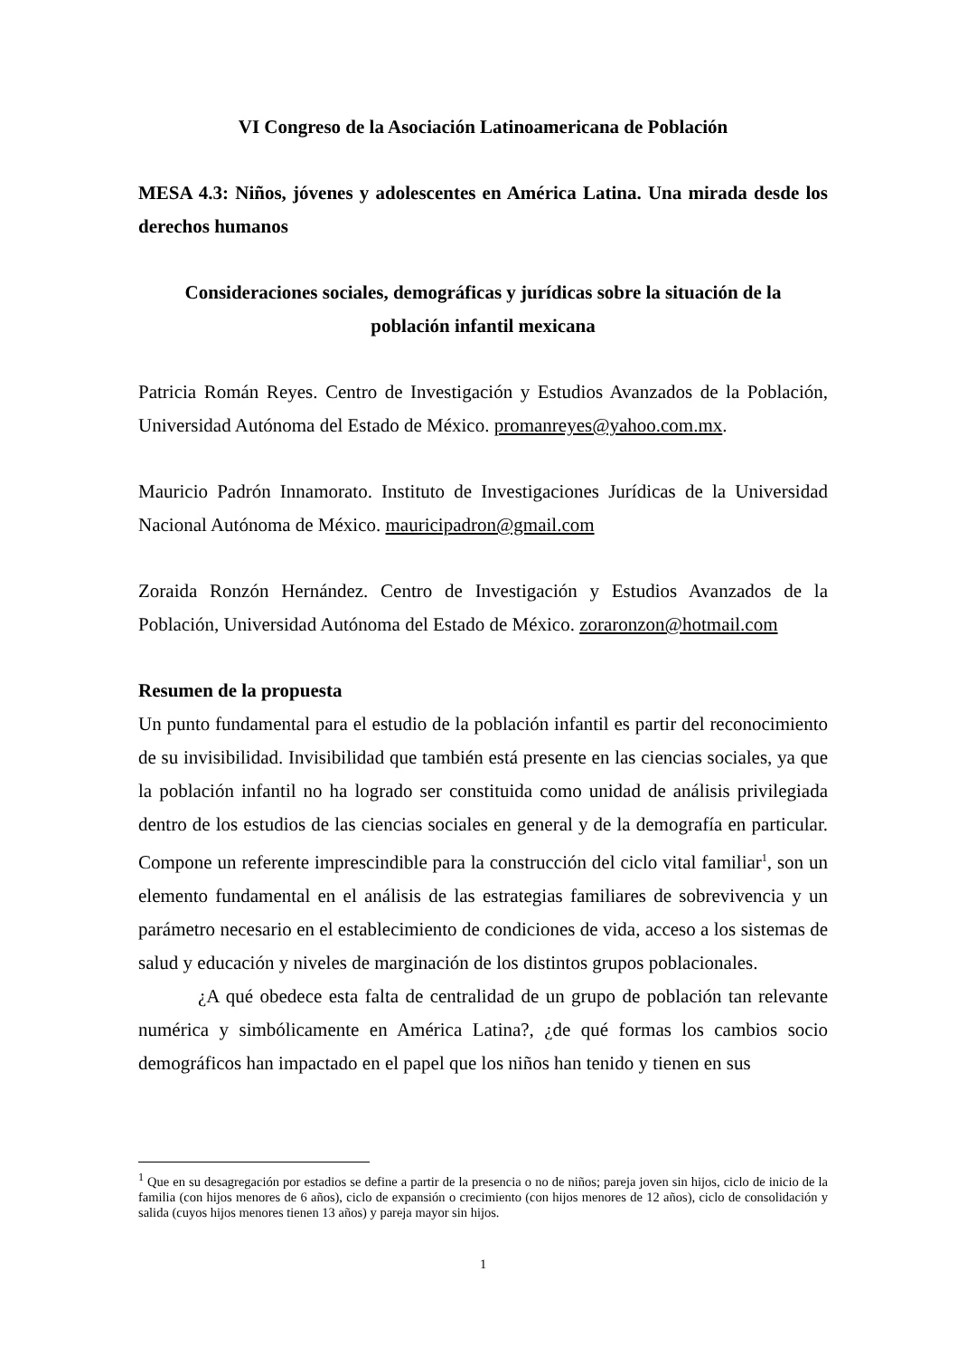VI Congreso de la Asociación Latinoamericana de Población
MESA 4.3: Niños, jóvenes y adolescentes en América Latina. Una mirada desde los derechos humanos
Consideraciones sociales, demográficas y jurídicas sobre la situación de la
población infantil mexicana
Patricia Román Reyes. Centro de Investigación y Estudios Avanzados de la Población, Universidad Autónoma del Estado de México. promanreyes@yahoo.com.mx.
Mauricio Padrón Innamorato. Instituto de Investigaciones Jurídicas de la Universidad Nacional Autónoma de México. mauricipadron@gmail.com
Zoraida Ronzón Hernández. Centro de Investigación y Estudios Avanzados de la Población, Universidad Autónoma del Estado de México. zoraronzon@hotmail.com
Resumen de la propuesta
Un punto fundamental para el estudio de la población infantil es partir del reconocimiento de su invisibilidad. Invisibilidad que también está presente en las ciencias sociales, ya que la población infantil no ha logrado ser constituida como unidad de análisis privilegiada dentro de los estudios de las ciencias sociales en general y de la demografía en particular. Compone un referente imprescindible para la construcción del ciclo vital familiar<sup>1</sup>, son un elemento fundamental en el análisis de las estrategias familiares de sobrevivencia y un parámetro necesario en el establecimiento de condiciones de vida, acceso a los sistemas de salud y educación y niveles de marginación de los distintos grupos poblacionales.
¿A qué obedece esta falta de centralidad de un grupo de población tan relevante numérica y simbólicamente en América Latina?, ¿de qué formas los cambios socio demográficos han impactado en el papel que los niños han tenido y tienen en sus
<sup>1</sup> Que en su desagregación por estadios se define a partir de la presencia o no de niños; pareja joven sin hijos, ciclo de inicio de la familia (con hijos menores de 6 años), ciclo de expansión o crecimiento (con hijos menores de 12 años), ciclo de consolidación y salida (cuyos hijos menores tienen 13 años) y pareja mayor sin hijos.
1